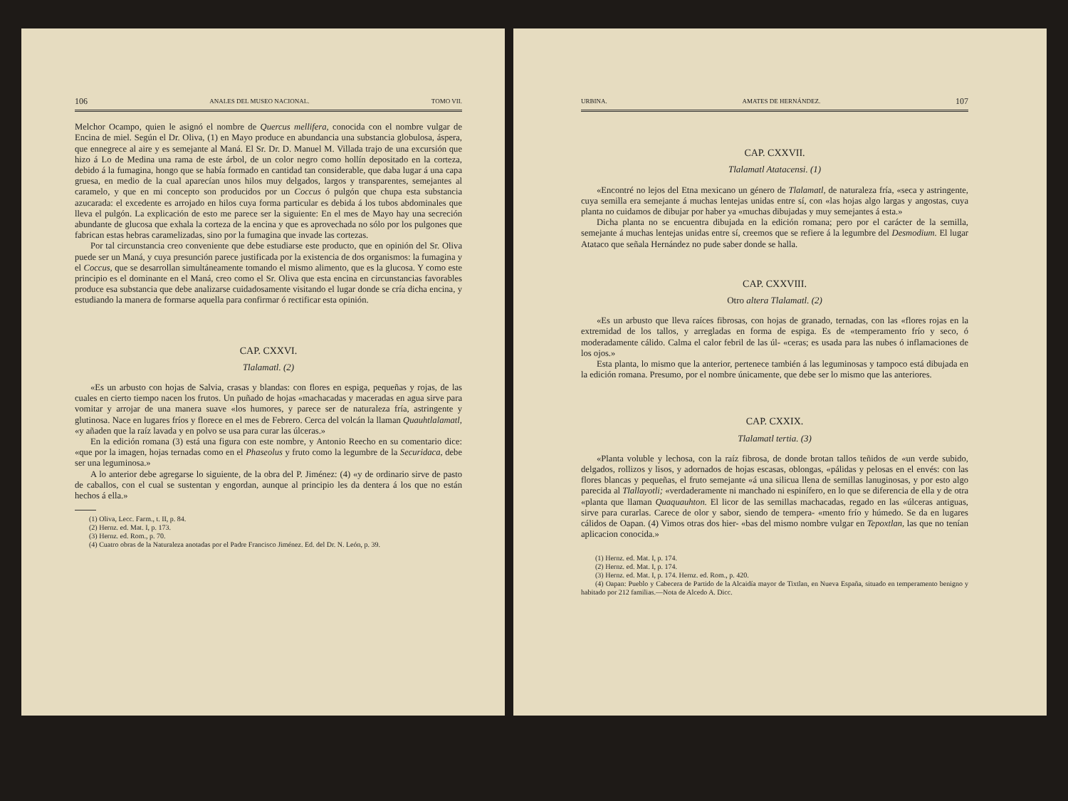106 ANALES DEL MUSEO NACIONAL. TOMO VII.
Melchor Ocampo, quien le asignó el nombre de Quercus mellifera, conocida con el nombre vulgar de Encina de miel. Según el Dr. Oliva, (1) en Mayo produce en abundancia una substancia globulosa, áspera, que ennegrece al aire y es semejante al Maná. El Sr. Dr. D. Manuel M. Villada trajo de una excursión que hizo á Lo de Medina una rama de este árbol, de un color negro como hollín depositado en la corteza, debido á la fumagina, hongo que se había formado en cantidad tan considerable, que daba lugar á una capa gruesa, en medio de la cual aparecían unos hilos muy delgados, largos y transparentes, semejantes al caramelo, y que en mi concepto son producidos por un Coccus ó pulgón que chupa esta substancia azucarada: el excedente es arrojado en hilos cuya forma particular es debida á los tubos abdominales que lleva el pulgón. La explicación de esto me parece ser la siguiente: En el mes de Mayo hay una secreción abundante de glucosa que exhala la corteza de la encina y que es aprovechada no sólo por los pulgones que fabrican estas hebras caramelizadas, sino por la fumagina que invade las cortezas.
Por tal circunstancia creo conveniente que debe estudiarse este producto, que en opinión del Sr. Oliva puede ser un Maná, y cuya presunción parece justificada por la existencia de dos organismos: la fumagina y el Coccus, que se desarrollan simultáneamente tomando el mismo alimento, que es la glucosa. Y como este principio es el dominante en el Maná, creo como el Sr. Oliva que esta encina en circunstancias favorables produce esa substancia que debe analizarse cuidadosamente visitando el lugar donde se cría dicha encina, y estudiando la manera de formarse aquella para confirmar ó rectificar esta opinión.
CAP. CXXVI.
Tlalamatl. (2)
«Es un arbusto con hojas de Salvia, crasas y blandas: con flores en espiga, pequeñas y rojas, de las cuales en cierto tiempo nacen los frutos. Un puñado de hojas «machacadas y maceradas en agua sirve para vomitar y arrojar de una manera suave «los humores, y parece ser de naturaleza fría, astringente y glutinosa. Nace en lugares fríos y florece en el mes de Febrero. Cerca del volcán la llaman Quauhtlalamatl, «y añaden que la raíz lavada y en polvo se usa para curar las úlceras.»
En la edición romana (3) está una figura con este nombre, y Antonio Reecho en su comentario dice: «que por la imagen, hojas ternadas como en el Phaseolus y fruto como la legumbre de la Securidaca, debe ser una leguminosa.»
A lo anterior debe agregarse lo siguiente, de la obra del P. Jiménez: (4) «y de ordinario sirve de pasto de caballos, con el cual se sustentan y engordan, aunque al principio les da dentera á los que no están hechos á ella.»
(1) Oliva, Lecc. Farm., t. II, p. 84.
(2) Hernz. ed. Mat. I, p. 173.
(3) Hernz. ed. Rom., p. 70.
(4) Cuatro obras de la Naturaleza anotadas por el Padre Francisco Jiménez. Ed. del Dr. N. León, p. 39.
URBINA. AMATES DE HERNÁNDEZ. 107
CAP. CXXVII.
Tlalamatl Atatacensi. (1)
«Encontré no lejos del Etna mexicano un género de Tlalamatl, de naturaleza fría, «seca y astringente, cuya semilla era semejante á muchas lentejas unidas entre sí, con «las hojas algo largas y angostas, cuya planta no cuidamos de dibujar por haber ya «muchas dibujadas y muy semejantes á esta.»
Dicha planta no se encuentra dibujada en la edición romana; pero por el carácter de la semilla, semejante á muchas lentejas unidas entre sí, creemos que se refiere á la legumbre del Desmodium. El lugar Atataco que señala Hernández no pude saber donde se halla.
CAP. CXXVIII.
Otro altera Tlalamatl. (2)
«Es un arbusto que lleva raíces fibrosas, con hojas de granado, ternadas, con las «flores rojas en la extremidad de los tallos, y arregladas en forma de espiga. Es de «temperamento frío y seco, ó moderadamente cálido. Calma el calor febril de las úl- «ceras; es usada para las nubes ó inflamaciones de los ojos.»
Esta planta, lo mismo que la anterior, pertenece también á las leguminosas y tampoco está dibujada en la edición romana. Presumo, por el nombre únicamente, que debe ser lo mismo que las anteriores.
CAP. CXXIX.
Tlalamatl tertia. (3)
«Planta voluble y lechosa, con la raíz fibrosa, de donde brotan tallos teñidos de «un verde subido, delgados, rollizos y lisos, y adornados de hojas escasas, oblongas, «pálidas y pelosas en el envés: con las flores blancas y pequeñas, el fruto semejante «á una silicua llena de semillas lanuginosas, y por esto algo parecida al Tlallayotli; «verdaderamente ni manchado ni espinífero, en lo que se diferencia de ella y de otra «planta que llaman Quaquauhton. El licor de las semillas machacadas, regado en las «úlceras antiguas, sirve para curarlas. Carece de olor y sabor, siendo de tempera- «mento frío y húmedo. Se da en lugares cálidos de Oapan. (4) Vimos otras dos hier- «bas del mismo nombre vulgar en Tepoxtlan, las que no tenían aplicacion conocida.»
(1) Hernz. ed. Mat. I, p. 174.
(2) Hernz. ed. Mat. I, p. 174.
(3) Hernz. ed. Mat. I, p. 174. Hernz. ed. Rom., p. 420.
(4) Oapan: Pueblo y Cabecera de Partido de la Alcaidía mayor de Tixtlan, en Nueva España, situado en temperamento benigno y habitado por 212 familias.—Nota de Alcedo A. Dicc.